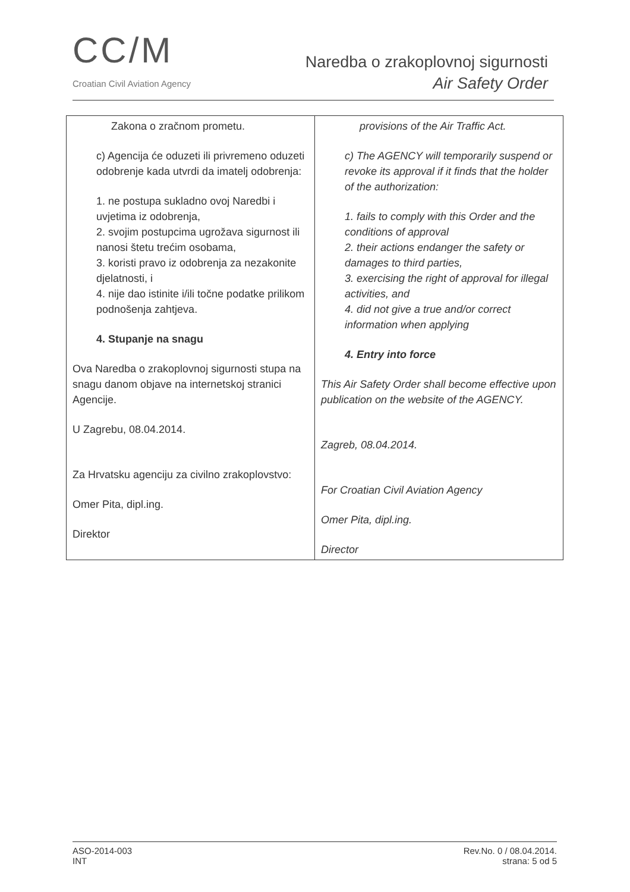CC/M
Croatian Civil Aviation Agency
Naredba o zrakoplovnoj sigurnosti
Air Safety Order
| Zakona o zračnom prometu. c) Agencija će oduzeti ili privremeno oduzeti odobrenje kada utvrdi da imatelj odobrenja: 1. ne postupa sukladno ovoj Naredbi i uvjetima iz odobrenja, 2. svojim postupcima ugrožava sigurnost ili nanosi štetu trećim osobama, 3. koristi pravo iz odobrenja za nezakonite djelatnosti, i 4. nije dao istinite i/ili točne podatke prilikom podnošenja zahtjeva. 4. Stupanje na snagu Ova Naredba o zrakoplovnoj sigurnosti stupa na snagu danom objave na internetskoj stranici Agencije. U Zagrebu, 08.04.2014. Za Hrvatsku agenciju za civilno zrakoplovstvo: Omer Pita, dipl.ing. Direktor | provisions of the Air Traffic Act. c) The AGENCY will temporarily suspend or revoke its approval if it finds that the holder of the authorization: 1. fails to comply with this Order and the conditions of approval 2. their actions endanger the safety or damages to third parties, 3. exercising the right of approval for illegal activities, and 4. did not give a true and/or correct information when applying 4. Entry into force This Air Safety Order shall become effective upon publication on the website of the AGENCY. Zagreb, 08.04.2014. For Croatian Civil Aviation Agency Omer Pita, dipl.ing. Director |
ASO-2014-003
INT
Rev.No. 0 / 08.04.2014.
strana: 5 od 5